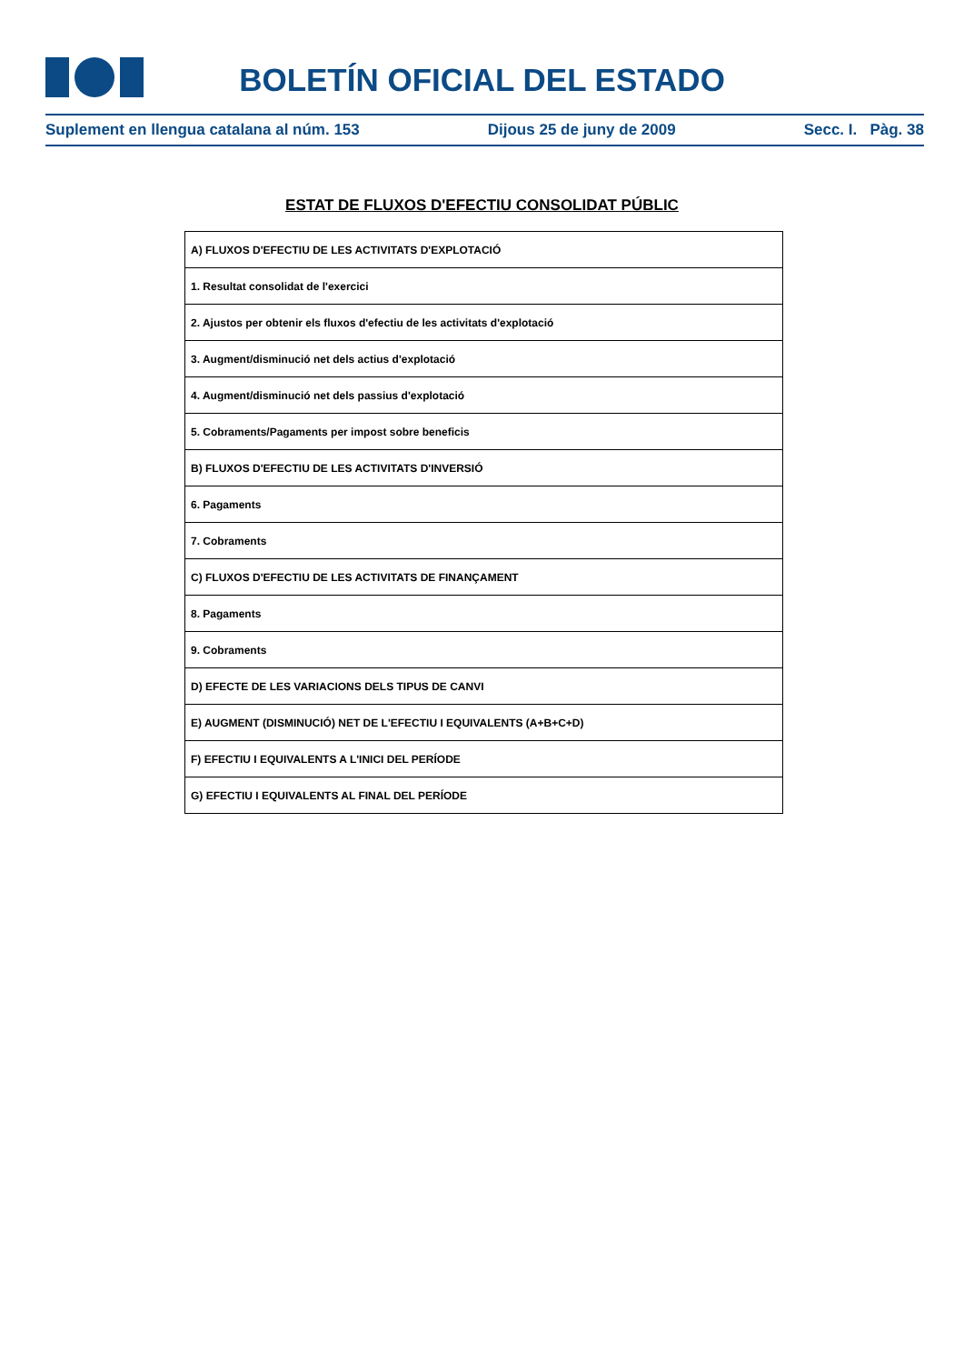BOLETÍN OFICIAL DEL ESTADO
Suplement en llengua catalana al núm. 153 Dijous 25 de juny de 2009 Secc. I. Pàg. 38
ESTAT DE FLUXOS D'EFECTIU CONSOLIDAT PÚBLIC
| A) FLUXOS D'EFECTIU DE LES ACTIVITATS D'EXPLOTACIÓ |
| 1. Resultat consolidat de l'exercici |
| 2. Ajustos per obtenir els fluxos d'efectiu de les activitats d'explotació |
| 3. Augment/disminució net dels actius d'explotació |
| 4. Augment/disminució net dels passius d'explotació |
| 5. Cobraments/Pagaments per impost sobre beneficis |
| B) FLUXOS D'EFECTIU DE LES ACTIVITATS D'INVERSIÓ |
| 6. Pagaments |
| 7. Cobraments |
| C) FLUXOS D'EFECTIU DE LES ACTIVITATS DE FINANÇAMENT |
| 8. Pagaments |
| 9. Cobraments |
| D) EFECTE DE LES VARIACIONS DELS TIPUS DE CANVI |
| E) AUGMENT (DISMINUCIÓ) NET DE L'EFECTIU I EQUIVALENTS (A+B+C+D) |
| F) EFECTIU I EQUIVALENTS A L'INICI DEL PERÍODE |
| G) EFECTIU I EQUIVALENTS AL FINAL DEL PERÍODE |